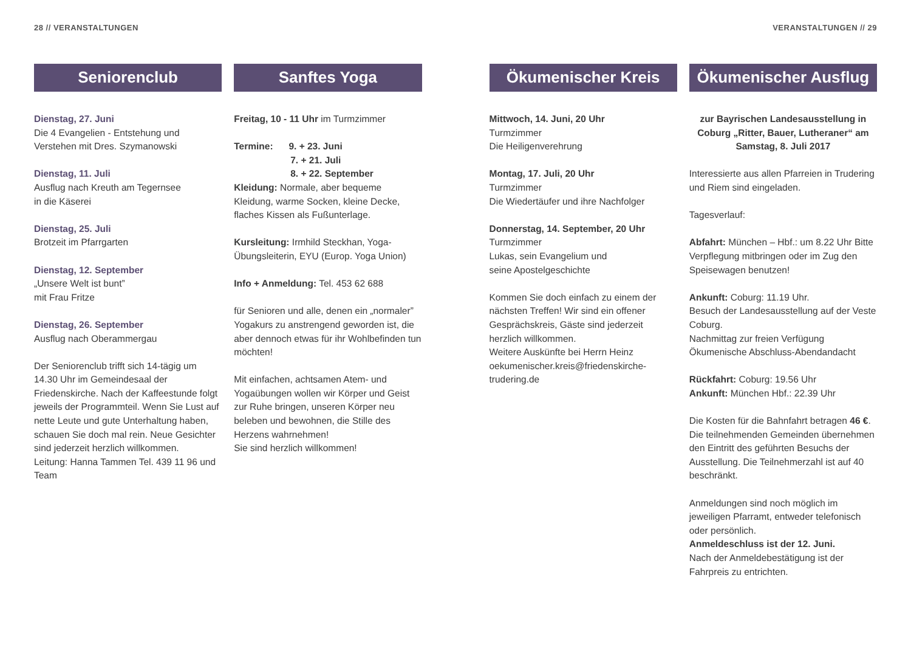28 // VERANSTALTUNGEN VERANSTALTUNGEN // 29
Seniorenclub
Dienstag, 27. Juni
Die 4 Evangelien - Entstehung und Verstehen mit Dres. Szymanowski
Dienstag, 11. Juli
Ausflug nach Kreuth am Tegernsee
in die Käserei
Dienstag, 25. Juli
Brotzeit im Pfarrgarten
Dienstag, 12. September
„Unsere Welt ist bunt”
mit Frau Fritze
Dienstag, 26. September
Ausflug nach Oberammergau
Der Seniorenclub trifft sich 14-tägig um 14.30 Uhr im Gemeindesaal der Friedenskirche. Nach der Kaffeestunde folgt jeweils der Programmteil. Wenn Sie Lust auf nette Leute und gute Unterhaltung haben, schauen Sie doch mal rein. Neue Gesichter sind jederzeit herzlich willkommen.
Leitung: Hanna Tammen Tel. 439 11 96 und Team
Sanftes Yoga
Freitag, 10 - 11 Uhr im Turmzimmer
Termine: 9. + 23. Juni
7. + 21. Juli
8. + 22. September
Kleidung: Normale, aber bequeme Kleidung, warme Socken, kleine Decke, flaches Kissen als Fußunterlage.
Kursleitung: Irmhild Steckhan, Yoga-Übungsleiterin, EYU (Europ. Yoga Union)
Info + Anmeldung: Tel. 453 62 688
für Senioren und alle, denen ein „normaler” Yogakurs zu anstrengend geworden ist, die aber dennoch etwas für ihr Wohlbefinden tun möchten!
Mit einfachen, achtsamen Atem- und Yogaübungen wollen wir Körper und Geist zur Ruhe bringen, unseren Körper neu beleben und bewohnen, die Stille des Herzens wahrnehmen!
Sie sind herzlich willkommen!
Ökumenischer Kreis
Mittwoch, 14. Juni, 20 Uhr
Turmzimmer
Die Heiligenverehrung
Montag, 17. Juli, 20 Uhr
Turmzimmer
Die Wiedertäufer und ihre Nachfolger
Donnerstag, 14. September, 20 Uhr
Turmzimmer
Lukas, sein Evangelium und
seine Apostelgeschichte
Kommen Sie doch einfach zu einem der nächsten Treffen! Wir sind ein offener Gesprächskreis, Gäste sind jederzeit herzlich willkommen.
Weitere Auskünfte bei Herrn Heinz oekumenischer.kreis@friedenskirche-trudering.de
Ökumenischer Ausflug
zur Bayrischen Landesausstellung in Coburg „Ritter, Bauer, Lutheraner“ am Samstag, 8. Juli 2017
Interessierte aus allen Pfarreien in Trudering und Riem sind eingeladen.
Tagesverlauf:
Abfahrt: München – Hbf.: um 8.22 Uhr Bitte Verpflegung mitbringen oder im Zug den Speisewagen benutzen!
Ankunft: Coburg: 11.19 Uhr.
Besuch der Landesausstellung auf der Veste Coburg.
Nachmittag zur freien Verfügung
Ökumenische Abschluss-Abendandacht
Rückfahrt: Coburg: 19.56 Uhr
Ankunft: München Hbf.: 22.39 Uhr
Die Kosten für die Bahnfahrt betragen 46 €. Die teilnehmenden Gemeinden übernehmen den Eintritt des geführten Besuchs der Ausstellung. Die Teilnehmerzahl ist auf 40 beschränkt.
Anmeldungen sind noch möglich im jeweiligen Pfarramt, entweder telefonisch oder persönlich.
Anmeldeschluss ist der 12. Juni.
Nach der Anmeldebestätigung ist der Fahrpreis zu entrichten.